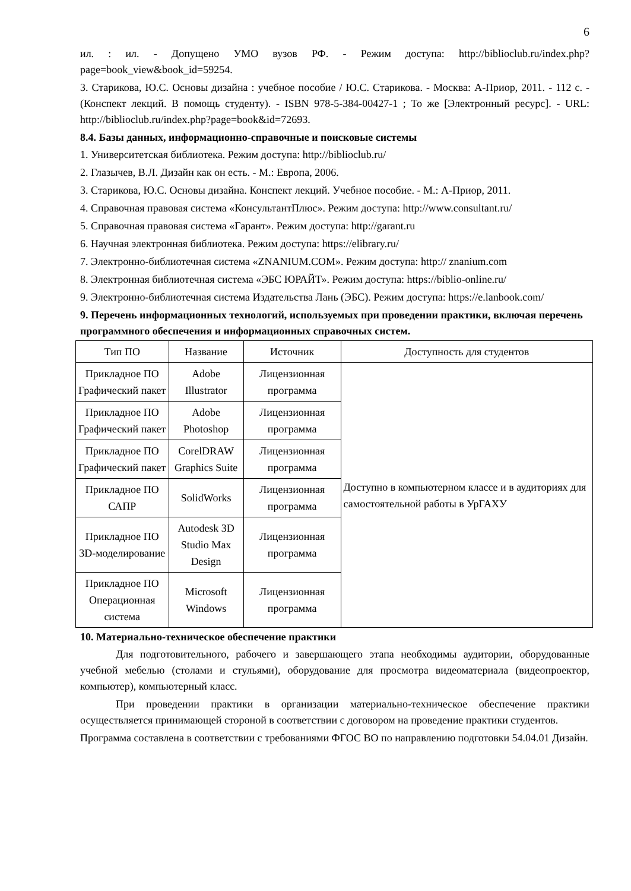6
ил. : ил. - Допущено УМО вузов РФ. - Режим доступа: http://biblioclub.ru/index.php?page=book_view&book_id=59254.
3. Старикова, Ю.С. Основы дизайна : учебное пособие / Ю.С. Старикова. - Москва: А-Приор, 2011. - 112 с. - (Конспект лекций. В помощь студенту). - ISBN 978-5-384-00427-1 ; То же [Электронный ресурс]. - URL: http://biblioclub.ru/index.php?page=book&id=72693.
8.4. Базы данных, информационно-справочные и поисковые системы
1. Университетская библиотека. Режим доступа: http://biblioclub.ru/
2. Глазычев, В.Л. Дизайн как он есть. - М.: Европа, 2006.
3. Старикова, Ю.С. Основы дизайна. Конспект лекций. Учебное пособие. - М.: А-Приор, 2011.
4. Справочная правовая система «КонсультантПлюс». Режим доступа: http://www.consultant.ru/
5. Справочная правовая система «Гарант». Режим доступа: http://garant.ru
6. Научная электронная библиотека. Режим доступа: https://elibrary.ru/
7. Электронно-библиотечная система «ZNANIUM.COM». Режим доступа: http:// znanium.com
8. Электронная библиотечная система «ЭБС ЮРАЙТ». Режим доступа: https://biblio-online.ru/
9. Электронно-библиотечная система Издательства Лань (ЭБС). Режим доступа: https://e.lanbook.com/
9. Перечень информационных технологий, используемых при проведении практики, включая перечень программного обеспечения и информационных справочных систем.
| Тип ПО | Название | Источник | Доступность для студентов |
| --- | --- | --- | --- |
| Прикладное ПО Графический пакет | Adobe Illustrator | Лицензионная программа | Доступно в компьютерном классе и в аудиториях для самостоятельной работы в УрГАХУ |
| Прикладное ПО Графический пакет | Adobe Photoshop | Лицензионная программа | |
| Прикладное ПО Графический пакет | CorelDRAW Graphics Suite | Лицензионная программа | |
| Прикладное ПО САПР | SolidWorks | Лицензионная программа | |
| Прикладное ПО 3D-моделирование | Autodesk 3D Studio Max Design | Лицензионная программа | |
| Прикладное ПО Операционная система | Microsoft Windows | Лицензионная программа | |
10. Материально-техническое обеспечение практики
Для подготовительного, рабочего и завершающего этапа необходимы аудитории, оборудованные учебной мебелью (столами и стульями), оборудование для просмотра видеоматериала (видеопроектор, компьютер), компьютерный класс.
При проведении практики в организации материально-техническое обеспечение практики осуществляется принимающей стороной в соответствии с договором на проведение практики студентов.
Программа составлена в соответствии с требованиями ФГОС ВО по направлению подготовки 54.04.01 Дизайн.